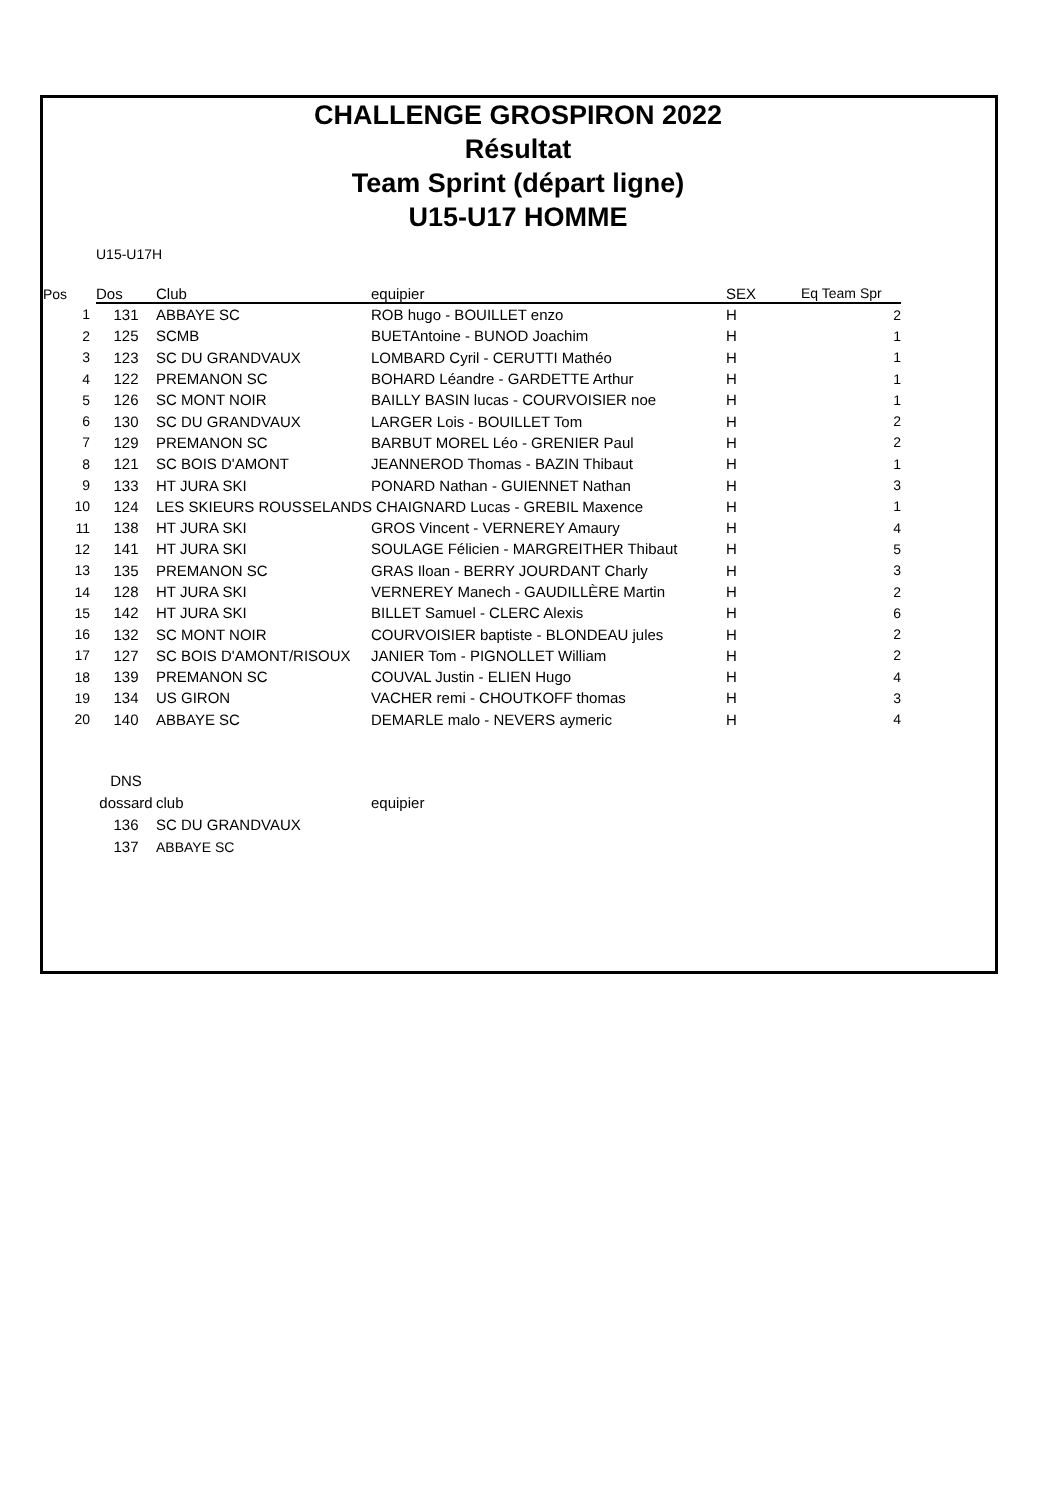CHALLENGE GROSPIRON 2022
Résultat
Team Sprint (départ ligne)
U15-U17 HOMME
U15-U17H
| Pos | Dos | Club | equipier | SEX | Eq Team Spr |
| --- | --- | --- | --- | --- | --- |
| 1 | 131 | ABBAYE SC | ROB hugo - BOUILLET enzo | H | 2 |
| 2 | 125 | SCMB | BUETAntoine - BUNOD Joachim | H | 1 |
| 3 | 123 | SC DU GRANDVAUX | LOMBARD Cyril - CERUTTI Mathéo | H | 1 |
| 4 | 122 | PREMANON SC | BOHARD Léandre - GARDETTE Arthur | H | 1 |
| 5 | 126 | SC MONT NOIR | BAILLY BASIN lucas - COURVOISIER noe | H | 1 |
| 6 | 130 | SC DU GRANDVAUX | LARGER Lois - BOUILLET Tom | H | 2 |
| 7 | 129 | PREMANON SC | BARBUT MOREL Léo - GRENIER Paul | H | 2 |
| 8 | 121 | SC BOIS D'AMONT | JEANNEROD Thomas - BAZIN Thibaut | H | 1 |
| 9 | 133 | HT JURA SKI | PONARD Nathan - GUIENNET Nathan | H | 3 |
| 10 | 124 | LES SKIEURS ROUSSELANDS CHAIGNARD Lucas - GREBIL Maxence | | H | 1 |
| 11 | 138 | HT JURA SKI | GROS Vincent - VERNEREY Amaury | H | 4 |
| 12 | 141 | HT JURA SKI | SOULAGE Félicien - MARGREITHER Thibaut | H | 5 |
| 13 | 135 | PREMANON SC | GRAS Iloan - BERRY JOURDANT Charly | H | 3 |
| 14 | 128 | HT JURA SKI | VERNEREY Manech - GAUDILLÈRE Martin | H | 2 |
| 15 | 142 | HT JURA SKI | BILLET Samuel - CLERC Alexis | H | 6 |
| 16 | 132 | SC MONT NOIR | COURVOISIER baptiste - BLONDEAU jules | H | 2 |
| 17 | 127 | SC BOIS D'AMONT/RISOUX | JANIER Tom - PIGNOLLET William | H | 2 |
| 18 | 139 | PREMANON SC | COUVAL Justin - ELIEN Hugo | H | 4 |
| 19 | 134 | US GIRON | VACHER remi - CHOUTKOFF thomas | H | 3 |
| 20 | 140 | ABBAYE SC | DEMARLE malo - NEVERS aymeric | H | 4 |
| | DNS | | |
| | dossard | club | equipier |
| | 136 | SC DU GRANDVAUX | |
| | 137 | ABBAYE SC | |